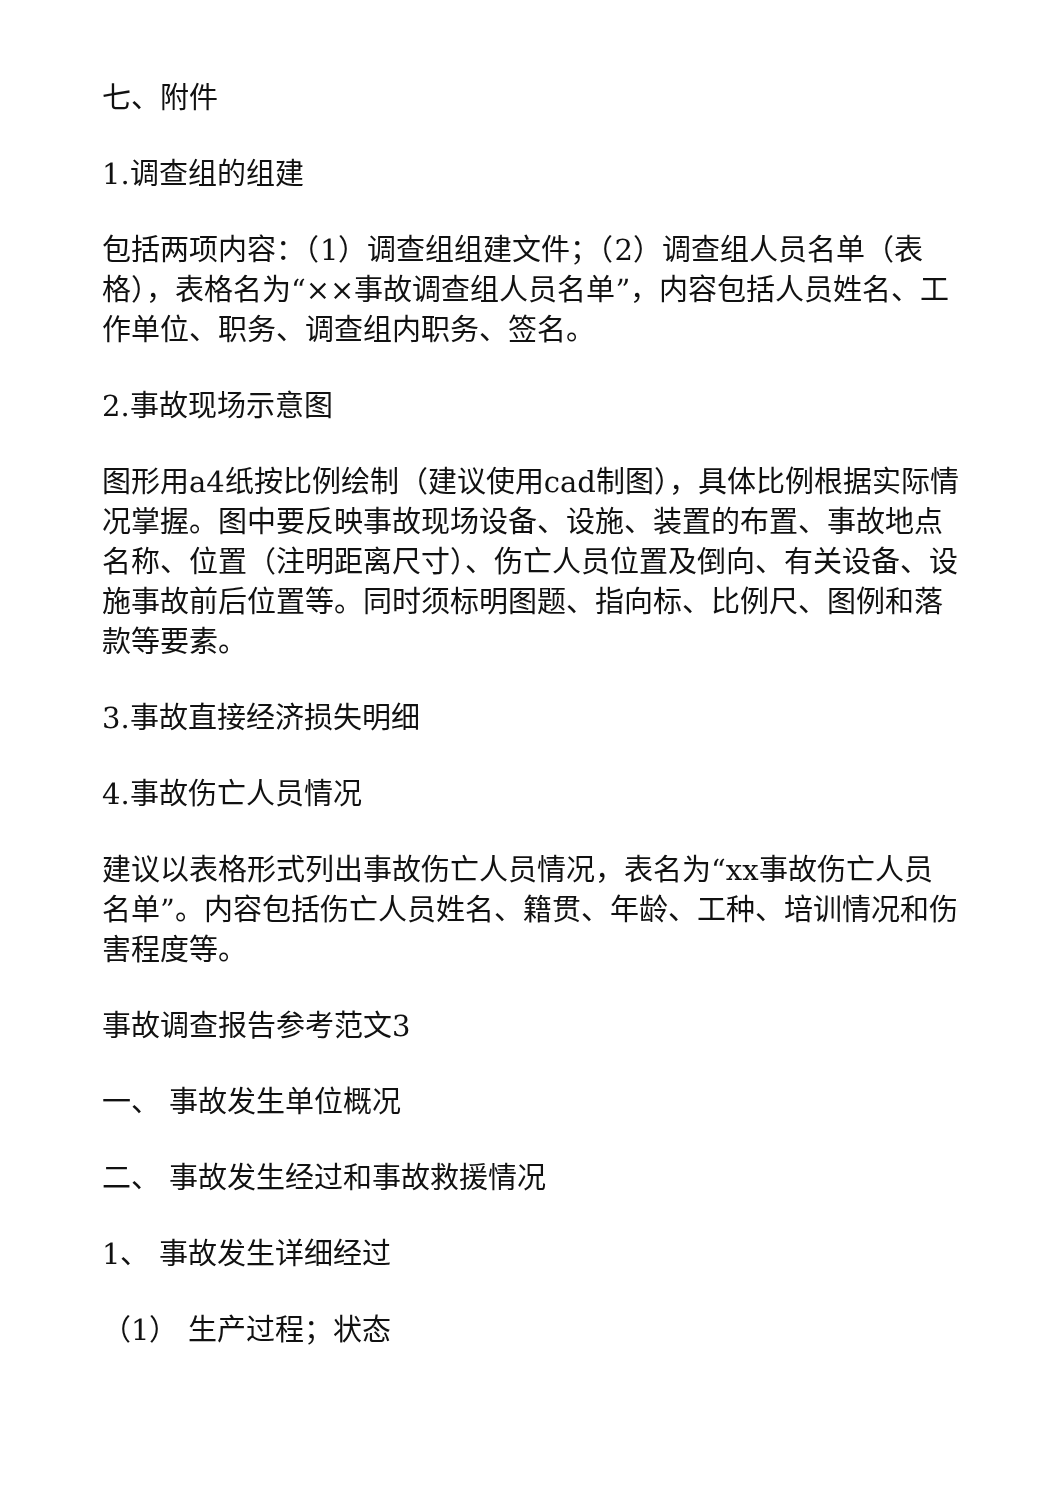七、附件
1.调查组的组建
包括两项内容：（1）调查组组建文件；（2）调查组人员名单（表格），表格名为“××事故调查组人员名单”，内容包括人员姓名、工作单位、职务、调查组内职务、签名。
2.事故现场示意图
图形用a4纸按比例绘制（建议使用cad制图），具体比例根据实际情况掌握。图中要反映事故现场设备、设施、装置的布置、事故地点名称、位置（注明距离尺寸）、伤亡人员位置及倒向、有关设备、设施事故前后位置等。同时须标明图题、指向标、比例尺、图例和落款等要素。
3.事故直接经济损失明细
4.事故伤亡人员情况
建议以表格形式列出事故伤亡人员情况，表名为“xx事故伤亡人员名单”。内容包括伤亡人员姓名、籍贯、年龄、工种、培训情况和伤害程度等。
事故调查报告参考范文3
一、 事故发生单位概况
二、 事故发生经过和事故救援情况
1、 事故发生详细经过
（1） 生产过程；状态